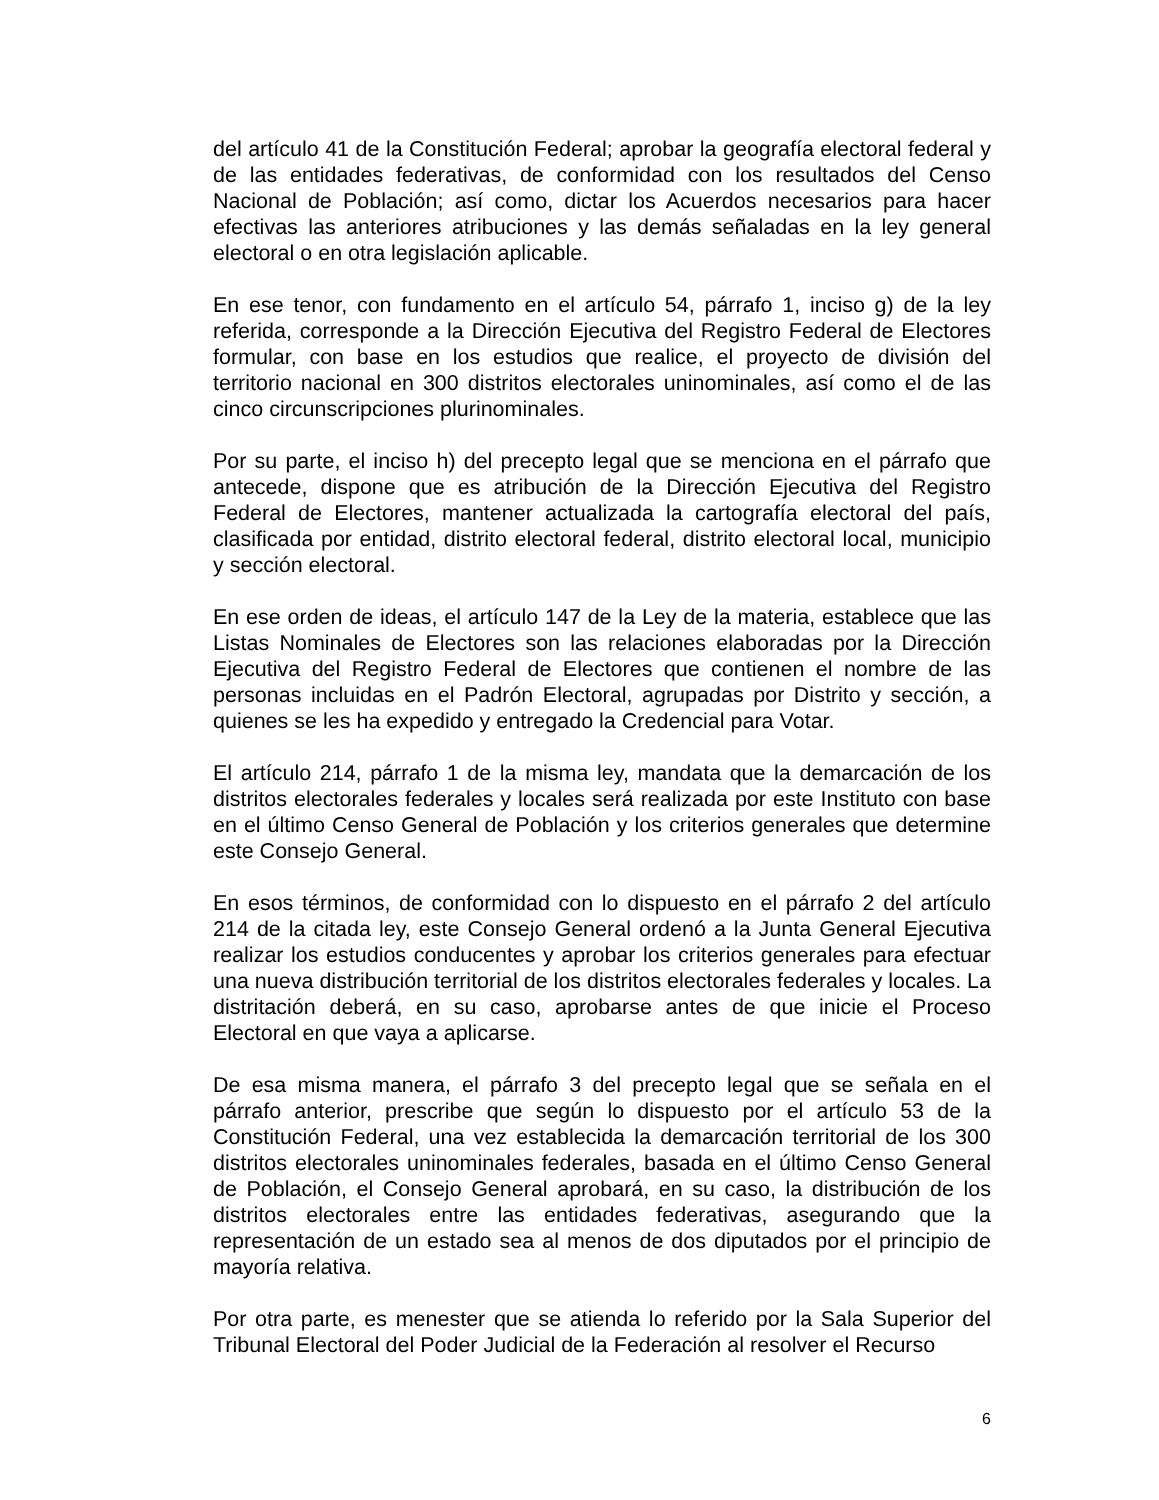del artículo 41 de la Constitución Federal; aprobar la geografía electoral federal y de las entidades federativas, de conformidad con los resultados del Censo Nacional de Población; así como, dictar los Acuerdos necesarios para hacer efectivas las anteriores atribuciones y las demás señaladas en la ley general electoral o en otra legislación aplicable.
En ese tenor, con fundamento en el artículo 54, párrafo 1, inciso g) de la ley referida, corresponde a la Dirección Ejecutiva del Registro Federal de Electores formular, con base en los estudios que realice, el proyecto de división del territorio nacional en 300 distritos electorales uninominales, así como el de las cinco circunscripciones plurinominales.
Por su parte, el inciso h) del precepto legal que se menciona en el párrafo que antecede, dispone que es atribución de la Dirección Ejecutiva del Registro Federal de Electores, mantener actualizada la cartografía electoral del país, clasificada por entidad, distrito electoral federal, distrito electoral local, municipio y sección electoral.
En ese orden de ideas, el artículo 147 de la Ley de la materia, establece que las Listas Nominales de Electores son las relaciones elaboradas por la Dirección Ejecutiva del Registro Federal de Electores que contienen el nombre de las personas incluidas en el Padrón Electoral, agrupadas por Distrito y sección, a quienes se les ha expedido y entregado la Credencial para Votar.
El artículo 214, párrafo 1 de la misma ley, mandata que la demarcación de los distritos electorales federales y locales será realizada por este Instituto con base en el último Censo General de Población y los criterios generales que determine este Consejo General.
En esos términos, de conformidad con lo dispuesto en el párrafo 2 del artículo 214 de la citada ley, este Consejo General ordenó a la Junta General Ejecutiva realizar los estudios conducentes y aprobar los criterios generales para efectuar una nueva distribución territorial de los distritos electorales federales y locales. La distritación deberá, en su caso, aprobarse antes de que inicie el Proceso Electoral en que vaya a aplicarse.
De esa misma manera, el párrafo 3 del precepto legal que se señala en el párrafo anterior, prescribe que según lo dispuesto por el artículo 53 de la Constitución Federal, una vez establecida la demarcación territorial de los 300 distritos electorales uninominales federales, basada en el último Censo General de Población, el Consejo General aprobará, en su caso, la distribución de los distritos electorales entre las entidades federativas, asegurando que la representación de un estado sea al menos de dos diputados por el principio de mayoría relativa.
Por otra parte, es menester que se atienda lo referido por la Sala Superior del Tribunal Electoral del Poder Judicial de la Federación al resolver el Recurso
6